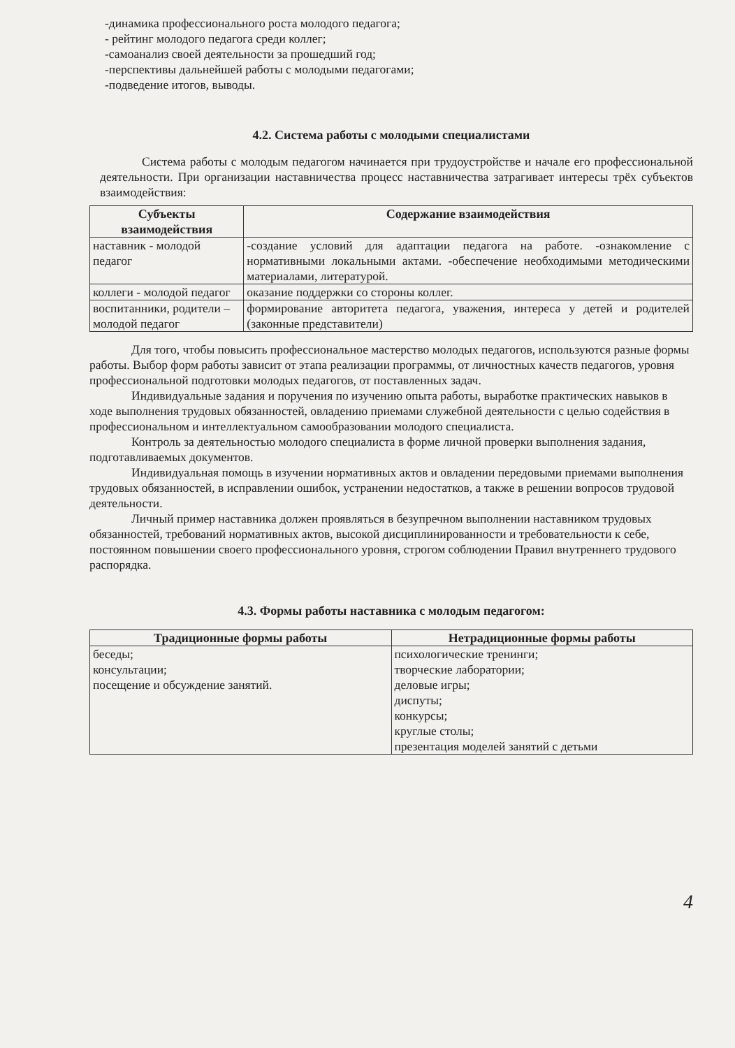-динамика профессионального роста молодого педагога;
- рейтинг молодого педагога среди коллег;
-самоанализ своей деятельности за прошедший год;
-перспективы дальнейшей работы с молодыми педагогами;
-подведение итогов, выводы.
4.2. Система работы с молодыми специалистами
Система работы с молодым педагогом начинается при трудоустройстве и начале его профессиональной деятельности. При организации наставничества процесс наставничества затрагивает интересы трёх субъектов взаимодействия:
| Субъекты взаимодействия | Содержание взаимодействия |
| --- | --- |
| наставник - молодой педагог | -создание условий для адаптации педагога на работе. -ознакомление с нормативными локальными актами. -обеспечение необходимыми методическими материалами, литературой. |
| коллеги - молодой педагог | оказание поддержки со стороны коллег. |
| воспитанники, родители – молодой педагог | формирование авторитета педагога, уважения, интереса у детей и родителей (законные представители) |
Для того, чтобы повысить профессиональное мастерство молодых педагогов, используются разные формы работы. Выбор форм работы зависит от этапа реализации программы, от личностных качеств педагогов, уровня профессиональной подготовки молодых педагогов, от поставленных задач.
Индивидуальные задания и поручения по изучению опыта работы, выработке практических навыков в ходе выполнения трудовых обязанностей, овладению приемами служебной деятельности с целью содействия в профессиональном и интеллектуальном самообразовании молодого специалиста.
Контроль за деятельностью молодого специалиста в форме личной проверки выполнения задания, подготавливаемых документов.
Индивидуальная помощь в изучении нормативных актов и овладении передовыми приемами выполнения трудовых обязанностей, в исправлении ошибок, устранении недостатков, а также в решении вопросов трудовой деятельности.
Личный пример наставника должен проявляться в безупречном выполнении наставником трудовых обязанностей, требований нормативных актов, высокой дисциплинированности и требовательности к себе, постоянном повышении своего профессионального уровня, строгом соблюдении Правил внутреннего трудового распорядка.
4.3. Формы работы наставника с молодым педагогом:
| Традиционные формы работы | Нетрадиционные формы работы |
| --- | --- |
| беседы; консультации; посещение и обсуждение занятий. | психологические тренинги; творческие лаборатории; деловые игры; диспуты; конкурсы; круглые столы; презентация моделей занятий с детьми |
4